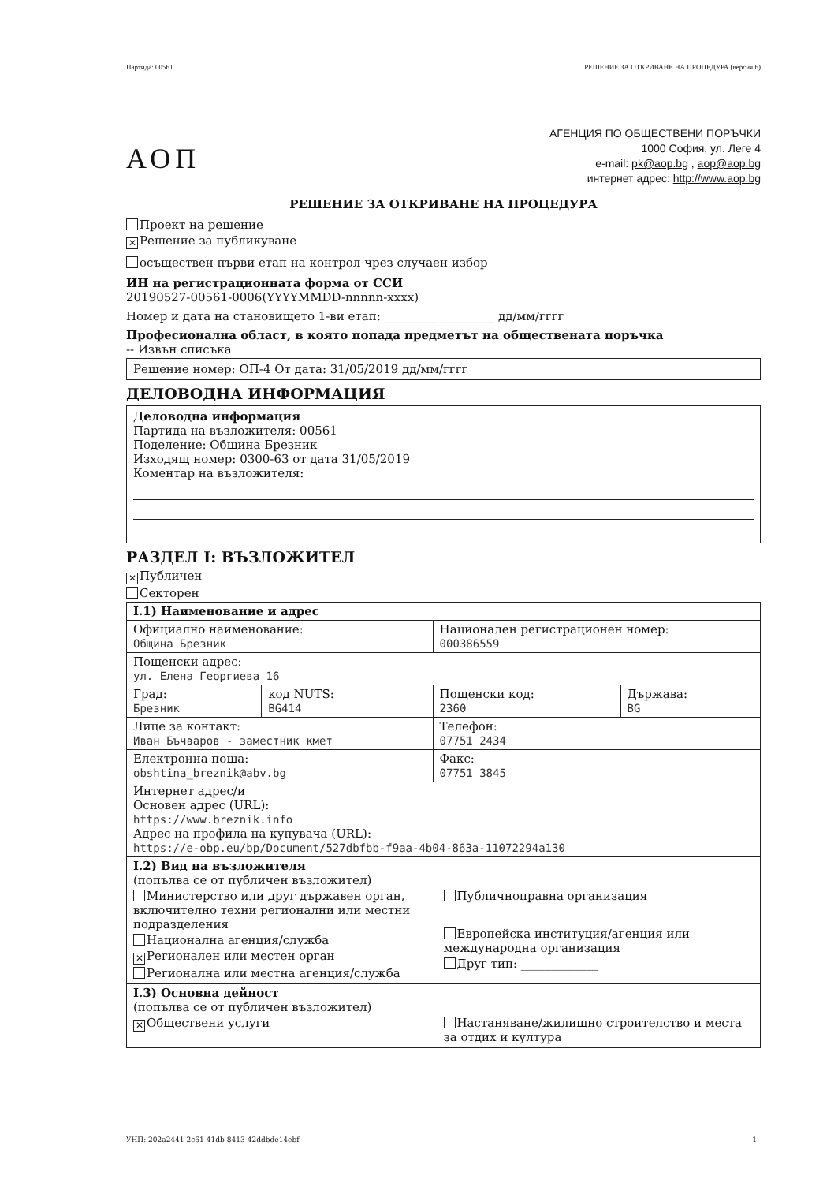Партида: 00561 РЕШЕНИЕ ЗА ОТКРИВАНЕ НА ПРОЦЕДУРА (версия 6)
АОП
АГЕНЦИЯ ПО ОБЩЕСТВЕНИ ПОРЪЧКИ
1000 София, ул. Леге 4
e-mail: pk@aop.bg , aop@aop.bg
интернет адрес: http://www.aop.bg
РЕШЕНИЕ ЗА ОТКРИВАНЕ НА ПРОЦЕДУРА
Проект на решение
✕ Решение за публикуване
осъществен първи етап на контрол чрез случаен избор
ИН на регистрационната форма от ССИ
20190527-00561-0006(YYYYMMDD-nnnnn-xxxx)
Номер и дата на становището 1-ви етап: _________ _________ дд/мм/гггг
Професионална област, в която попада предметът на обществената поръчка
-- Извън списъка
Решение номер: ОП-4 От дата: 31/05/2019 дд/мм/гггг
ДЕЛОВОДНА ИНФОРМАЦИЯ
Деловодна информация
Партида на възложителя: 00561
Поделение: Община Брезник
Изходящ номер: 0300-63 от дата 31/05/2019
Коментар на възложителя:
РАЗДЕЛ I: ВЪЗЛОЖИТЕЛ
✕ Публичен
Секторен
| I.1) Наименование и адрес | | | |
| Официално наименование: Община Брезник | | Национален регистрационен номер: 000386559 | |
| Пощенски адрес: ул. Елена Георгиева 16 | | | |
| Град: Брезник | код NUTS: BG414 | Пощенски код: 2360 | Държава: BG |
| Лице за контакт: Иван Бъчваров - заместник кмет | | Телефон: 07751 2434 | |
| Електронна поща: obshtina_breznik@abv.bg | | Факс: 07751 3845 | |
| Интернет адрес/и Основен адрес (URL): https://www.breznik.info Адрес на профила на купувача (URL): https://e-obp.eu/bp/Document/527dbfbb-f9aa-4b04-863a-11072294a130 | | | |
| I.2) Вид на възложителя (попълва се от публичен възложител) Министерство или друг държавен орган, включително техни регионални или местни подразделения Национална агенция/служба ✕ Регионален или местен орган Регионална или местна агенция/служба Публичноправна организация Европейска институция/агенция или международна организация Друг тип: _____________ | | | |
| I.3) Основна дейност (попълва се от публичен възложител) ✕ Обществени услуги Настаняване/жилищно строителство и места за отдих и култура | | | |
УНП: 202a2441-2c61-41db-8413-42ddbde14ebf 1